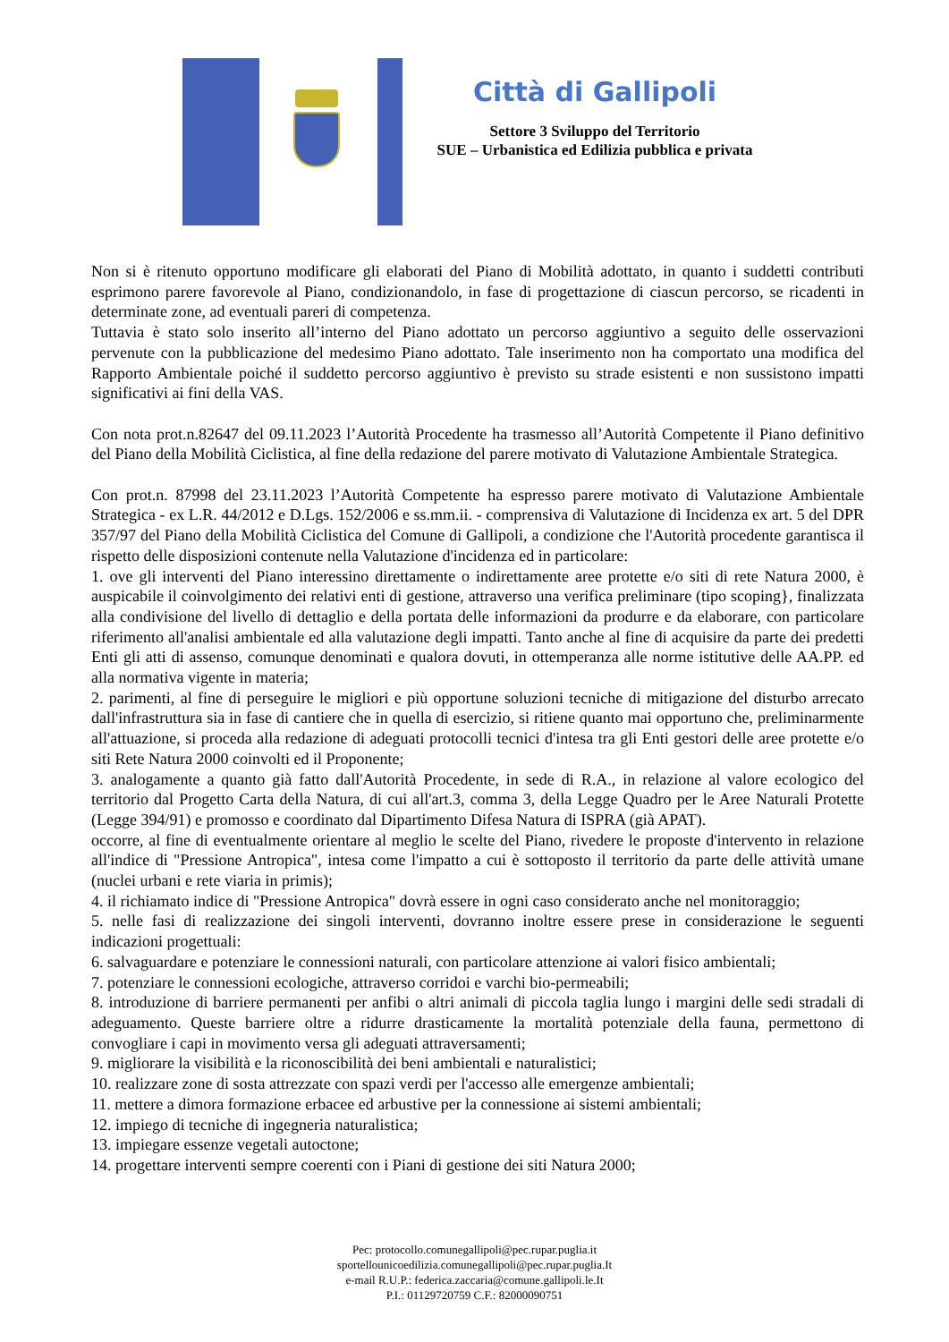Città di Gallipoli
Settore 3 Sviluppo del Territorio
SUE – Urbanistica ed Edilizia pubblica e privata
Non si è ritenuto opportuno modificare gli elaborati del Piano di Mobilità adottato, in quanto i suddetti contributi esprimono parere favorevole al Piano, condizionandolo, in fase di progettazione di ciascun percorso, se ricadenti in determinate zone, ad eventuali pareri di competenza.
Tuttavia è stato solo inserito all’interno del Piano adottato un percorso aggiuntivo a seguito delle osservazioni pervenute con la pubblicazione del medesimo Piano adottato. Tale inserimento non ha comportato una modifica del Rapporto Ambientale poiché il suddetto percorso aggiuntivo è previsto su strade esistenti e non sussistono impatti significativi ai fini della VAS.
Con nota prot.n.82647 del 09.11.2023 l’Autorità Procedente ha trasmesso all’Autorità Competente il Piano definitivo del Piano della Mobilità Ciclistica, al fine della redazione del parere motivato di Valutazione Ambientale Strategica.
Con prot.n. 87998 del 23.11.2023 l’Autorità Competente ha espresso parere motivato di Valutazione Ambientale Strategica - ex L.R. 44/2012 e D.Lgs. 152/2006 e ss.mm.ii. - comprensiva di Valutazione di Incidenza ex art. 5 del DPR 357/97 del Piano della Mobilità Ciclistica del Comune di Gallipoli, a condizione che l'Autorità procedente garantisca il rispetto delle disposizioni contenute nella Valutazione d'incidenza ed in particolare:
1. ove gli interventi del Piano interessino direttamente o indirettamente aree protette e/o siti di rete Natura 2000, è auspicabile il coinvolgimento dei relativi enti di gestione, attraverso una verifica preliminare (tipo scoping}, finalizzata alla condivisione del livello di dettaglio e della portata delle informazioni da produrre e da elaborare, con particolare riferimento all'analisi ambientale ed alla valutazione degli impatti. Tanto anche al fine di acquisire da parte dei predetti Enti gli atti di assenso, comunque denominati e qualora dovuti, in ottemperanza alle norme istitutive delle AA.PP. ed alla normativa vigente in materia;
2. parimenti, al fine di perseguire le migliori e più opportune soluzioni tecniche di mitigazione del disturbo arrecato dall'infrastruttura sia in fase di cantiere che in quella di esercizio, si ritiene quanto mai opportuno che, preliminarmente all'attuazione, si proceda alla redazione di adeguati protocolli tecnici d'intesa tra gli Enti gestori delle aree protette e/o siti Rete Natura 2000 coinvolti ed il Proponente;
3. analogamente a quanto già fatto dall'Autorità Procedente, in sede di R.A., in relazione al valore ecologico del territorio dal Progetto Carta della Natura, di cui all'art.3, comma 3, della Legge Quadro per le Aree Naturali Protette (Legge 394/91) e promosso e coordinato dal Dipartimento Difesa Natura di ISPRA (già APAT).
occorre, al fine di eventualmente orientare al meglio le scelte del Piano, rivedere le proposte d'intervento in relazione all'indice di "Pressione Antropica", intesa come l'impatto a cui è sottoposto il territorio da parte delle attività umane (nuclei urbani e rete viaria in primis);
4. il richiamato indice di "Pressione Antropica" dovrà essere in ogni caso considerato anche nel monitoraggio;
5. nelle fasi di realizzazione dei singoli interventi, dovranno inoltre essere prese in considerazione le seguenti indicazioni progettuali:
6. salvaguardare e potenziare le connessioni naturali, con particolare attenzione ai valori fisico ambientali;
7. potenziare le connessioni ecologiche, attraverso corridoi e varchi bio-permeabili;
8. introduzione di barriere permanenti per anfibi o altri animali di piccola taglia lungo i margini delle sedi stradali di adeguamento. Queste barriere oltre a ridurre drasticamente la mortalità potenziale della fauna, permettono di convogliare i capi in movimento versa gli adeguati attraversamenti;
9. migliorare la visibilità e la riconoscibilità dei beni ambientali e naturalistici;
10. realizzare zone di sosta attrezzate con spazi verdi per l'accesso alle emergenze ambientali;
11. mettere a dimora formazione erbacee ed arbustive per la connessione ai sistemi ambientali;
12. impiego di tecniche di ingegneria naturalistica;
13. impiegare essenze vegetali autoctone;
14. progettare interventi sempre coerenti con i Piani di gestione dei siti Natura 2000;
Pec: protocollo.comunegallipoli@pec.rupar.puglia.it
sportellounicoedilizia.comunegallipoli@pec.rupar.puglia.It
e-mail R.U.P.: federica.zaccaria@comune.gallipoli.le.It
P.I.: 01129720759 C.F.: 82000090751